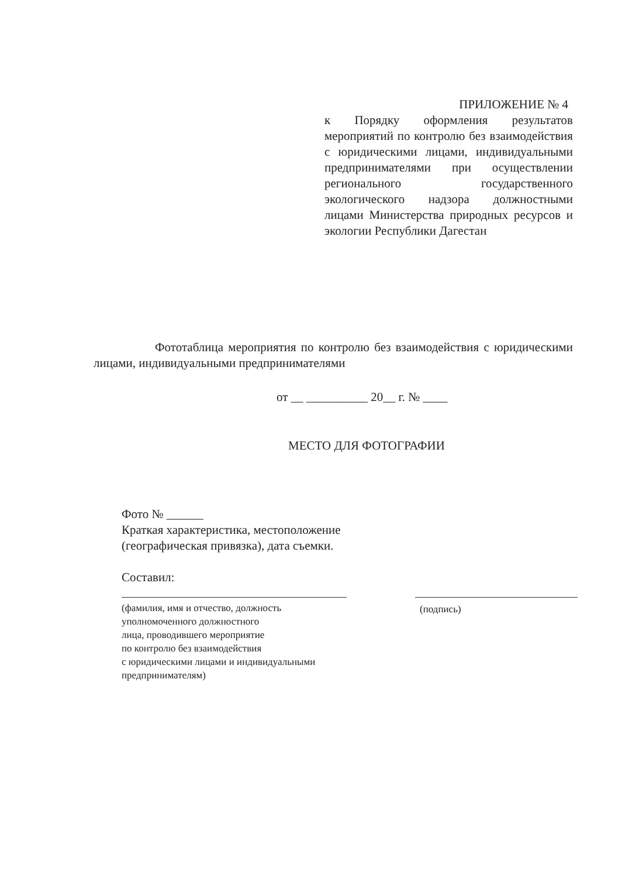ПРИЛОЖЕНИЕ № 4
к Порядку оформления результатов мероприятий по контролю без взаимодействия с юридическими лицами, индивидуальными предпринимателями при осуществлении регионального государственного экологического надзора должностными лицами Министерства природных ресурсов и экологии Республики Дагестан
Фототаблица мероприятия по контролю без взаимодействия с юридическими лицами, индивидуальными предпринимателями
от __ __________ 20__ г. № ____
МЕСТО ДЛЯ ФОТОГРАФИИ
Фото № ______
Краткая характеристика, местоположение
(географическая привязка), дата съемки.
Составил:
(фамилия, имя и отчество, должность
уполномоченного должностного
лица, проводившего мероприятие
по контролю без взаимодействия
с юридическими лицами и индивидуальными
предпринимателям)
(подпись)